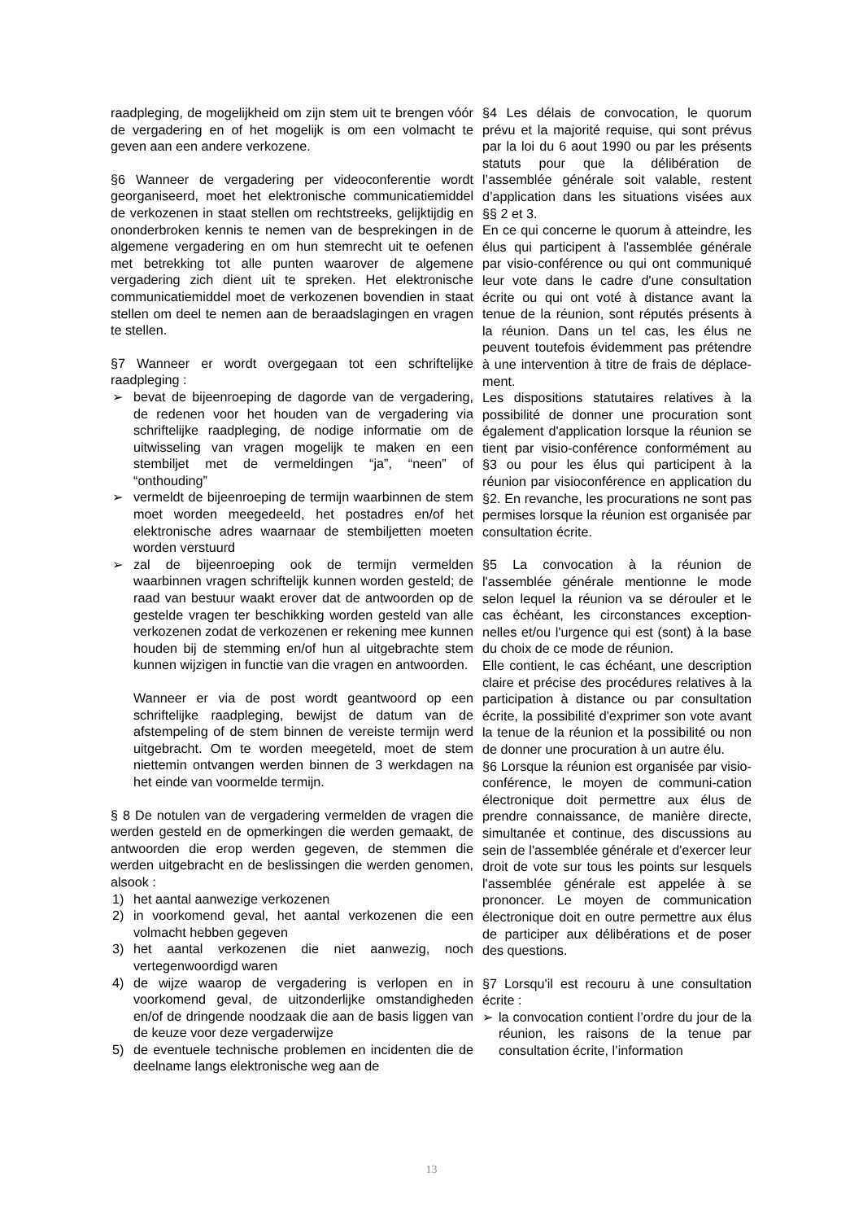raadpleging, de mogelijkheid om zijn stem uit te brengen vóór de vergadering en of het mogelijk is om een volmacht te geven aan een andere verkozene.
§6 Wanneer de vergadering per videoconferentie wordt georganiseerd, moet het elektronische communicatiemiddel de verkozenen in staat stellen om rechtstreeks, gelijktijdig en ononderbroken kennis te nemen van de besprekingen in de algemene vergadering en om hun stemrecht uit te oefenen met betrekking tot alle punten waarover de algemene vergadering zich dient uit te spreken. Het elektronische communicatiemiddel moet de verkozenen bovendien in staat stellen om deel te nemen aan de beraadslagingen en vragen te stellen.
§7 Wanneer er wordt overgegaan tot een schriftelijke raadpleging :
➢ bevat de bijeenroeping de dagorde van de vergadering, de redenen voor het houden van de vergadering via schriftelijke raadpleging, de nodige informatie om de uitwisseling van vragen mogelijk te maken en een stembiljet met de vermeldingen “ja”, “neen” of “onthouding”
➢ vermeldt de bijeenroeping de termijn waarbinnen de stem moet worden meegedeeld, het postadres en/of het elektronische adres waarnaar de stembiljetten moeten worden verstuurd
➢ zal de bijeenroeping ook de termijn vermelden waarbinnen vragen schriftelijk kunnen worden gesteld; de raad van bestuur waakt erover dat de antwoorden op de gestelde vragen ter beschikking worden gesteld van alle verkozenen zodat de verkozenen er rekening mee kunnen houden bij de stemming en/of hun al uitgebrachte stem kunnen wijzigen in functie van die vragen en antwoorden.
Wanneer er via de post wordt geantwoord op een schriftelijke raadpleging, bewijst de datum van de afstempeling of de stem binnen de vereiste termijn werd uitgebracht. Om te worden meegeteld, moet de stem niettemin ontvangen werden binnen de 3 werkdagen na het einde van voormelde termijn.
§ 8 De notulen van de vergadering vermelden de vragen die werden gesteld en de opmerkingen die werden gemaakt, de antwoorden die erop werden gegeven, de stemmen die werden uitgebracht en de beslissingen die werden genomen, alsook :
1) het aantal aanwezige verkozenen
2) in voorkomend geval, het aantal verkozenen die een volmacht hebben gegeven
3) het aantal verkozenen die niet aanwezig, noch vertegenwoordigd waren
4) de wijze waarop de vergadering is verlopen en in voorkomend geval, de uitzonderlijke omstandigheden en/of de dringende noodzaak die aan de basis liggen van de keuze voor deze vergaderwijze
5) de eventuele technische problemen en incidenten die de deelname langs elektronische weg aan de
§4 Les délais de convocation, le quorum prévu et la majorité requise, qui sont prévus par la loi du 6 aout 1990 ou par les présents statuts pour que la délibération de l’assemblée générale soit valable, restent d’application dans les situations visées aux §§ 2 et 3.
En ce qui concerne le quorum à atteindre, les élus qui participent à l'assemblée générale par visio-conférence ou qui ont communiqué leur vote dans le cadre d'une consultation écrite ou qui ont voté à distance avant la tenue de la réunion, sont réputés présents à la réunion. Dans un tel cas, les élus ne peuvent toutefois évidemment pas prétendre à une intervention à titre de frais de déplace-ment.
Les dispositions statutaires relatives à la possibilité de donner une procuration sont également d'application lorsque la réunion se tient par visio-conférence conformément au §3 ou pour les élus qui participent à la réunion par visioconférence en application du §2. En revanche, les procurations ne sont pas permises lorsque la réunion est organisée par consultation écrite.
§5 La convocation à la réunion de l'assemblée générale mentionne le mode selon lequel la réunion va se dérouler et le cas échéant, les circonstances exception-nelles et/ou l'urgence qui est (sont) à la base du choix de ce mode de réunion.
Elle contient, le cas échéant, une description claire et précise des procédures relatives à la participation à distance ou par consultation écrite, la possibilité d'exprimer son vote avant la tenue de la réunion et la possibilité ou non de donner une procuration à un autre élu.
§6 Lorsque la réunion est organisée par visio-conférence, le moyen de communi-cation électronique doit permettre aux élus de prendre connaissance, de manière directe, simultanée et continue, des discussions au sein de l'assemblée générale et d'exercer leur droit de vote sur tous les points sur lesquels l'assemblée générale est appelée à se prononcer. Le moyen de communication électronique doit en outre permettre aux élus de participer aux délibérations et de poser des questions.
§7 Lorsqu'il est recouru à une consultation écrite :
➢ la convocation contient l’ordre du jour de la réunion, les raisons de la tenue par consultation écrite, l’information
13